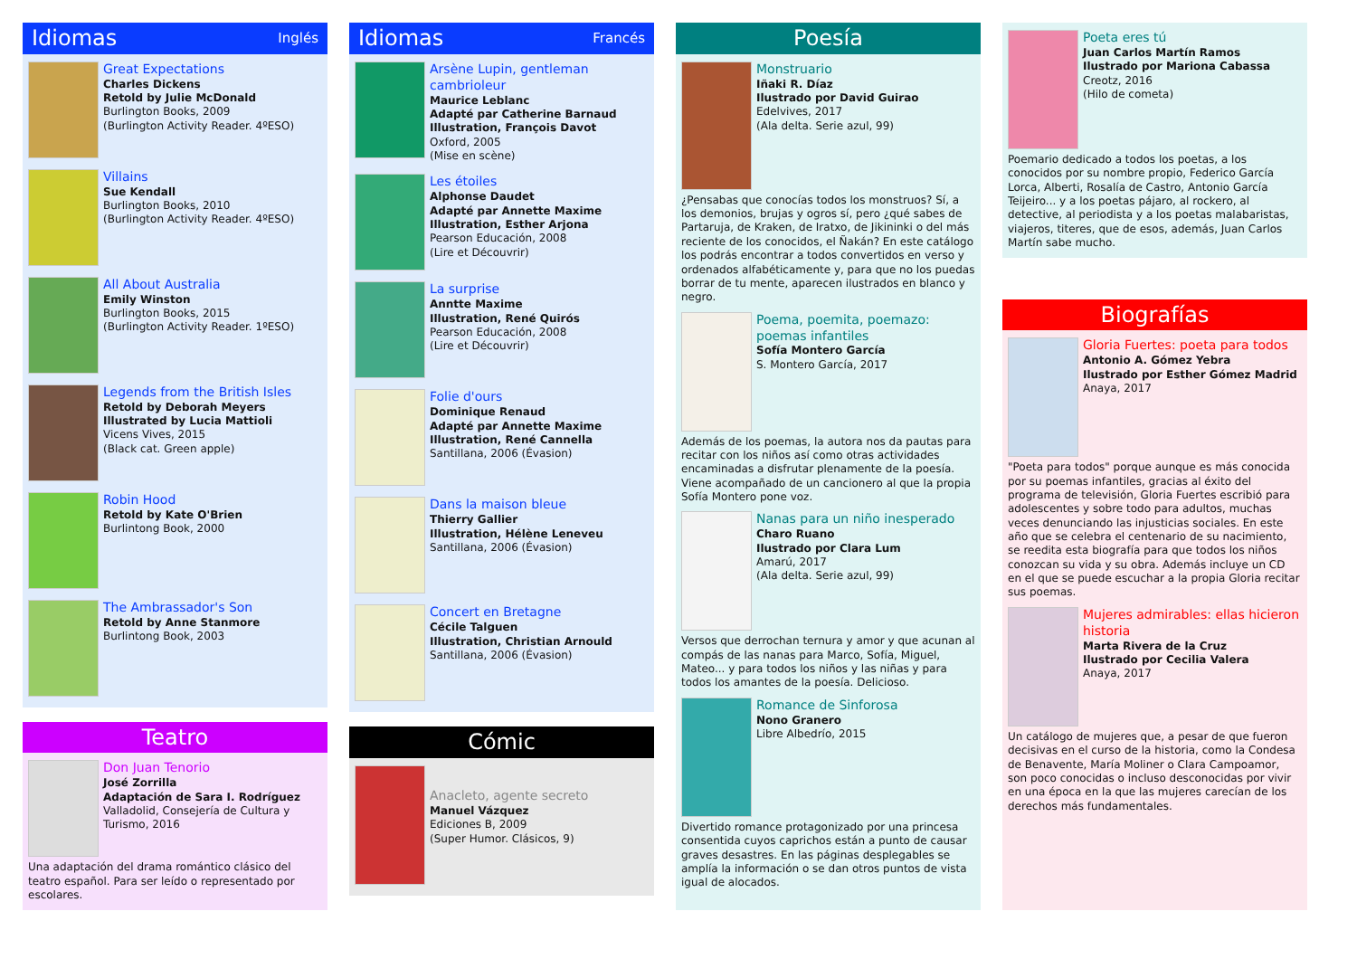Idiomas Inglés
Great Expectations
Charles Dickens
Retold by Julie McDonald
Burlington Books, 2009
(Burlington Activity Reader. 4ºESO)
Villains
Sue Kendall
Burlington Books, 2010
(Burlington Activity Reader. 4ºESO)
All About Australia
Emily Winston
Burlington Books, 2015
(Burlington Activity Reader. 1ºESO)
Legends from the British Isles
Retold by Deborah Meyers
Illustrated by Lucia Mattioli
Vicens Vives, 2015
(Black cat. Green apple)
Robin Hood
Retold by Kate O'Brien
Burlintong Book, 2000
The Ambrassador's Son
Retold by Anne Stanmore
Burlintong Book, 2003
Teatro
Don Juan Tenorio
José Zorrilla
Adaptación de Sara I. Rodríguez
Valladolid, Consejería de Cultura y Turismo, 2016
Una adaptación del drama romántico clásico del teatro español. Para ser leído o representado por escolares.
Idiomas Francés
Arsène Lupin, gentleman cambrioleur
Maurice Leblanc
Adapté par Catherine Barnaud
Illustration, François Davot
Oxford, 2005
(Mise en scène)
Les étoiles
Alphonse Daudet
Adapté par Annette Maxime
Illustration, Esther Arjona
Pearson Educación, 2008
(Lire et Découvrir)
La surprise
Anntte Maxime
Illustration, René Quirós
Pearson Educación, 2008
(Lire et Découvrir)
Folie d'ours
Dominique Renaud
Adapté par Annette Maxime
Illustration, René Cannella
Santillana, 2006 (Évasion)
Dans la maison bleue
Thierry Gallier
Illustration, Hélène Leneveu
Santillana, 2006 (Évasion)
Concert en Bretagne
Cécile Talguen
Illustration, Christian Arnould
Santillana, 2006 (Évasion)
Cómic
Anacleto, agente secreto
Manuel Vázquez
Ediciones B, 2009
(Super Humor. Clásicos, 9)
Poesía
Monstruario
Iñaki R. Díaz
Ilustrado por David Guirao
Edelvives, 2017
(Ala delta. Serie azul, 99)
¿Pensabas que conocías todos los monstruos? Sí, a los demonios, brujas y ogros sí, pero ¿qué sabes de Partaruja, de Kraken, de Iratxo, de Jikininki o del más reciente de los conocidos, el Ñakán? En este catálogo los podrás encontrar a todos convertidos en verso y ordenados alfabéticamente y, para que no los puedas borrar de tu mente, aparecen ilustrados en blanco y negro.
Poema, poemita, poemazo: poemas infantiles
Sofía Montero García
S. Montero García, 2017
Además de los poemas, la autora nos da pautas para recitar con los niños así como otras actividades encaminadas a disfrutar plenamente de la poesía. Viene acompañado de un cancionero al que la propia Sofía Montero pone voz.
Nanas para un niño inesperado
Charo Ruano
Ilustrado por Clara Lum
Amarú, 2017
(Ala delta. Serie azul, 99)
Versos que derrochan ternura y amor y que acunan al compás de las nanas para Marco, Sofía, Miguel, Mateo... y para todos los niños y las niñas y para todos los amantes de la poesía. Delicioso.
Romance de Sinforosa
Nono Granero
Libre Albedrío, 2015
Divertido romance protagonizado por una princesa consentida cuyos caprichos están a punto de causar graves desastres. En las páginas desplegables se amplía la información o se dan otros puntos de vista igual de alocados.
Poeta eres tú
Juan Carlos Martín Ramos
Ilustrado por Mariona Cabassa
Creotz, 2016
(Hilo de cometa)
Poemario dedicado a todos los poetas, a los conocidos por su nombre propio, Federico García Lorca, Alberti, Rosalía de Castro, Antonio García Teijeiro... y a los poetas pájaro, al rockero, al detective, al periodista y a los poetas malabaristas, viajeros, titeres, que de esos, además, Juan Carlos Martín sabe mucho.
Biografías
Gloria Fuertes: poeta para todos
Antonio A. Gómez Yebra
Ilustrado por Esther Gómez Madrid
Anaya, 2017
"Poeta para todos" porque aunque es más conocida por su poemas infantiles, gracias al éxito del programa de televisión, Gloria Fuertes escribió para adolescentes y sobre todo para adultos, muchas veces denunciando las injusticias sociales. En este año que se celebra el centenario de su nacimiento, se reedita esta biografía para que todos los niños conozcan su vida y su obra. Además incluye un CD en el que se puede escuchar a la propia Gloria recitar sus poemas.
Mujeres admirables: ellas hicieron historia
Marta Rivera de la Cruz
Ilustrado por Cecilia Valera
Anaya, 2017
Un catálogo de mujeres que, a pesar de que fueron decisivas en el curso de la historia, como la Condesa de Benavente, María Moliner o Clara Campoamor, son poco conocidas o incluso desconocidas por vivir en una época en la que las mujeres carecían de los derechos más fundamentales.